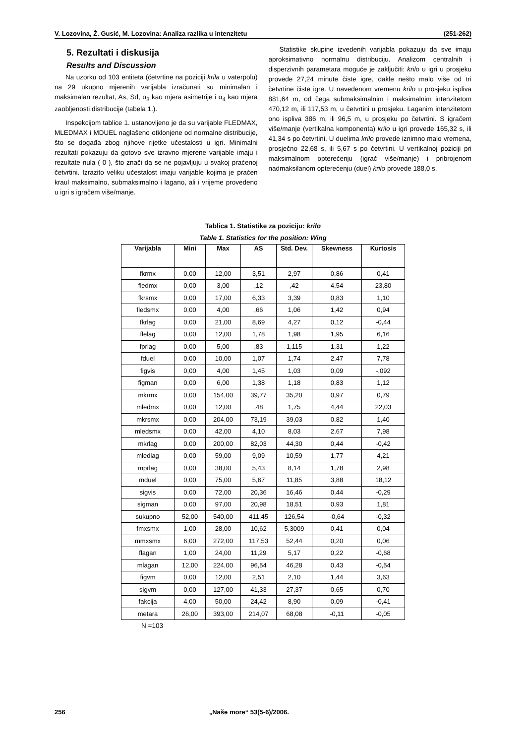V. Lozovina, Ž. Gusić, M. Lozovina: Analiza razlika u intenzitetu (251-262)
5. Rezultati i diskusija
Results and Discussion
Na uzorku od 103 entiteta (četvrtine na poziciji krila u vaterpolu) na 29 ukupno mjerenih varijabla izračunati su minimalan i maksimalan rezultat, As, Sd, α<sub>3</sub> kao mjera asimetrije i α<sub>4</sub> kao mjera zaobljenosti distribucije (tabela 1.).
Inspekcijom tablice 1. ustanovljeno je da su varijable FLEDMAX, MLEDMAX i MDUEL naglašeno otklonjene od normalne distribucije, što se događa zbog njihove rijetke učestalosti u igri. Minimalni rezultati pokazuju da gotovo sve izravno mjerene varijable imaju i rezultate nula ( 0 ), što znači da se ne pojavljuju u svakoj praćenoj četvrtini. Izrazito veliku učestalost imaju varijable kojima je praćen kraul maksimalno, submaksimalno i lagano, ali i vrijeme provedeno u igri s igračem više/manje.
Statistike skupine izvedenih varijabla pokazuju da sve imaju aproksimativno normalnu distribuciju. Analizom centralnih i disperzivnih parametara moguće je zaključiti: krilo u igri u prosjeku provede 27,24 minute čiste igre, dakle nešto malo više od tri četvrtine čiste igre. U navedenom vremenu krilo u prosjeku ispliva 881,64 m, od čega submaksimalnim i maksimalnim intenzitetom 470,12 m, ili 117,53 m, u četvrtini u prosjeku. Laganim intenzitetom ono ispliva 386 m, ili 96,5 m, u prosjeku po četvrtini. S igračem više/manje (vertikalna komponenta) krilo u igri provede 165,32 s, ili 41,34 s po četvrtini. U duelima krilo provede iznimno malo vremena, prosječno 22,68 s, ili 5,67 s po četvrtini. U vertikalnoj poziciji pri maksimalnom opterećenju (igrač više/manje) i pribrojenom nadmaksilanom opterećenju (duel) krilo provede 188,0 s.
Tablica 1. Statistike za poziciju: krilo
Table 1. Statistics for the position: Wing
| Varijabla | Mini | Max | AS | Std. Dev. | Skewness | Kurtosis |
| --- | --- | --- | --- | --- | --- | --- |
| fkrmx | 0,00 | 12,00 | 3,51 | 2,97 | 0,86 | 0,41 |
| fledmx | 0,00 | 3,00 | ,12 | ,42 | 4,54 | 23,80 |
| fkrsmx | 0,00 | 17,00 | 6,33 | 3,39 | 0,83 | 1,10 |
| fledsmx | 0,00 | 4,00 | ,66 | 1,06 | 1,42 | 0,94 |
| fkrlag | 0,00 | 21,00 | 8,69 | 4,27 | 0,12 | -0,44 |
| flelag | 0,00 | 12,00 | 1,78 | 1,98 | 1,95 | 6,16 |
| fprlag | 0,00 | 5,00 | ,83 | 1,115 | 1,31 | 1,22 |
| fduel | 0,00 | 10,00 | 1,07 | 1,74 | 2,47 | 7,78 |
| figvis | 0,00 | 4,00 | 1,45 | 1,03 | 0,09 | -,092 |
| figman | 0,00 | 6,00 | 1,38 | 1,18 | 0,83 | 1,12 |
| mkrmx | 0,00 | 154,00 | 39,77 | 35,20 | 0,97 | 0,79 |
| mledmx | 0,00 | 12,00 | ,48 | 1,75 | 4,44 | 22,03 |
| mkrsmx | 0,00 | 204,00 | 73,19 | 39,03 | 0,82 | 1,40 |
| mledsmx | 0,00 | 42,00 | 4,10 | 8,03 | 2,67 | 7,98 |
| mkrlag | 0,00 | 200,00 | 82,03 | 44,30 | 0,44 | -0,42 |
| mledlag | 0,00 | 59,00 | 9,09 | 10,59 | 1,77 | 4,21 |
| mprlag | 0,00 | 38,00 | 5,43 | 8,14 | 1,78 | 2,98 |
| mduel | 0,00 | 75,00 | 5,67 | 11,85 | 3,88 | 18,12 |
| sigvis | 0,00 | 72,00 | 20,36 | 16,46 | 0,44 | -0,29 |
| sigman | 0,00 | 97,00 | 20,98 | 18,51 | 0,93 | 1,81 |
| sukupno | 52,00 | 540,00 | 411,45 | 126,54 | -0,64 | -0,32 |
| fmxsmx | 1,00 | 28,00 | 10,62 | 5,3009 | 0,41 | 0,04 |
| mmxsmx | 6,00 | 272,00 | 117,53 | 52,44 | 0,20 | 0,06 |
| flagan | 1,00 | 24,00 | 11,29 | 5,17 | 0,22 | -0,68 |
| mlagan | 12,00 | 224,00 | 96,54 | 46,28 | 0,43 | -0,54 |
| figvm | 0,00 | 12,00 | 2,51 | 2,10 | 1,44 | 3,63 |
| sigvm | 0,00 | 127,00 | 41,33 | 27,37 | 0,65 | 0,70 |
| fakcija | 4,00 | 50,00 | 24,42 | 8,90 | 0,09 | -0,41 |
| metara | 26,00 | 393,00 | 214,07 | 68,08 | -0,11 | -0,05 |
N =103
256 „Naše more“ 53(5-6)/2006.